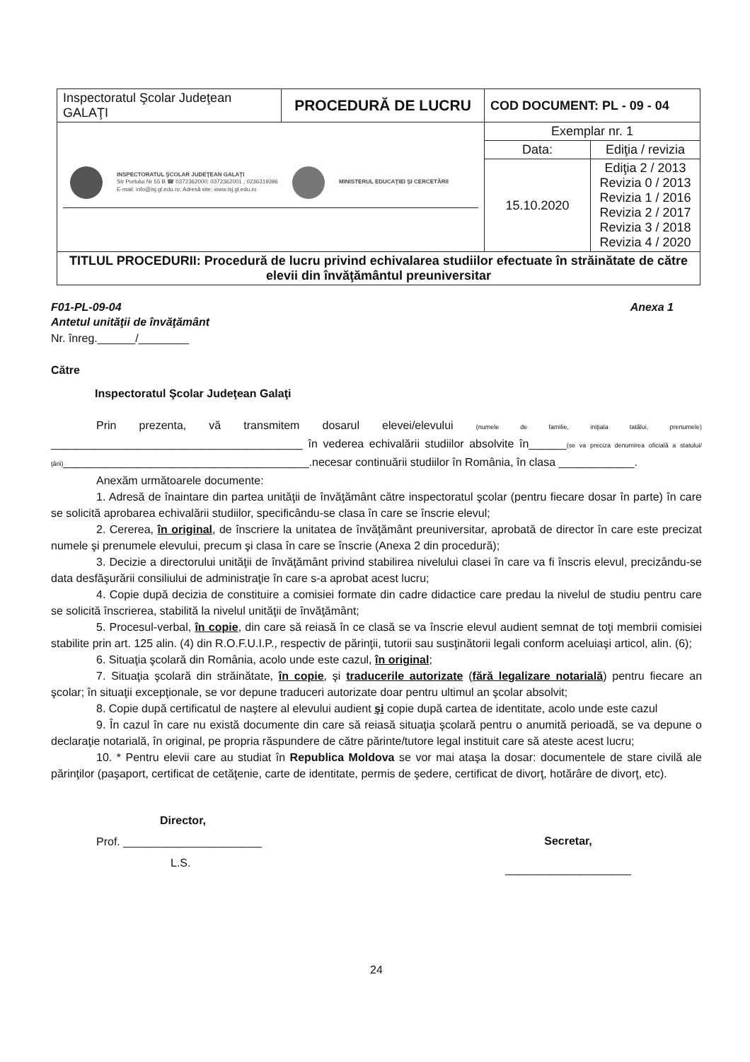| Inspectoratul Şcolar Judeţean GALAŢI | PROCEDURĂ DE LUCRU | COD DOCUMENT: PL - 09 - 04 | |
| INSPECTORATUL ŞCOLAR JUDEŢEAN GALAŢI Str Portului Nr 55 B ☎ 0372362000; 0372362001 ; 0236319396 E-mail: info@isj.gl.edu.ro; Adresă site: www.isj.gl.edu.ro MINISTERUL EDUCAŢIEI ŞI CERCETĂRII | | Exemplar nr. 1 | |
| | | Data: | Ediţia / revizia |
| | | 15.10.2020 | Ediţia 2 / 2013 Revizia 0 / 2013 Revizia 1 / 2016 Revizia 2 / 2017 Revizia 3 / 2018 Revizia 4 / 2020 |
| TITLUL PROCEDURII: Procedură de lucru privind echivalarea studiilor efectuate în străinătate de către elevii din învăţământul preuniversitar | | | |
F01-PL-09-04 Anexa 1
Antetul unităţii de învăţământ
Nr. înreg.______/________
Către
Inspectoratul Şcolar Judeţean Galaţi
Prin prezenta, vă transmitem dosarul elevei/elevului (numele de familie, iniţiala tatălui, prenumele) ________________________________________ în vederea echivalării studiilor absolvite în______(se va preciza denumirea oficială a statului/ţării)_______________________________________.necesar continuării studiilor în România, în clasa ____________.
Anexăm următoarele documente:
1. Adresă de înaintare din partea unităţii de învăţământ către inspectoratul şcolar (pentru fiecare dosar în parte) în care se solicită aprobarea echivalării studiilor, specificându-se clasa în care se înscrie elevul;
2. Cererea, în original, de înscriere la unitatea de învăţământ preuniversitar, aprobată de director în care este precizat numele şi prenumele elevului, precum şi clasa în care se înscrie (Anexa 2 din procedură);
3. Decizie a directorului unităţii de învăţământ privind stabilirea nivelului clasei în care va fi înscris elevul, precizându-se data desfăşurării consiliului de administraţie în care s-a aprobat acest lucru;
4. Copie după decizia de constituire a comisiei formate din cadre didactice care predau la nivelul de studiu pentru care se solicită înscrierea, stabilită la nivelul unităţii de învăţământ;
5. Procesul-verbal, în copie, din care să reiasă în ce clasă se va înscrie elevul audient semnat de toţi membrii comisiei stabilite prin art. 125 alin. (4) din R.O.F.U.I.P., respectiv de părinţii, tutorii sau susţinătorii legali conform aceluiaşi articol, alin. (6);
6. Situaţia şcolară din România, acolo unde este cazul, în original;
7. Situaţia şcolară din străinătate, în copie, şi traducerile autorizate (fără legalizare notarială) pentru fiecare an şcolar; în situaţii excepţionale, se vor depune traduceri autorizate doar pentru ultimul an şcolar absolvit;
8. Copie după certificatul de naştere al elevului audient şi copie după cartea de identitate, acolo unde este cazul
9. În cazul în care nu există documente din care să reiasă situaţia şcolară pentru o anumită perioadă, se va depune o declaraţie notarială, în original, pe propria răspundere de către părinte/tutore legal instituit care să ateste acest lucru;
10. * Pentru elevii care au studiat în Republica Moldova se vor mai ataşa la dosar: documentele de stare civilă ale părinţilor (paşaport, certificat de cetăţenie, carte de identitate, permis de şedere, certificat de divorţ, hotărâre de divorţ, etc).
Director,
Prof. ______________________
L.S.
Secretar,
____________________
24